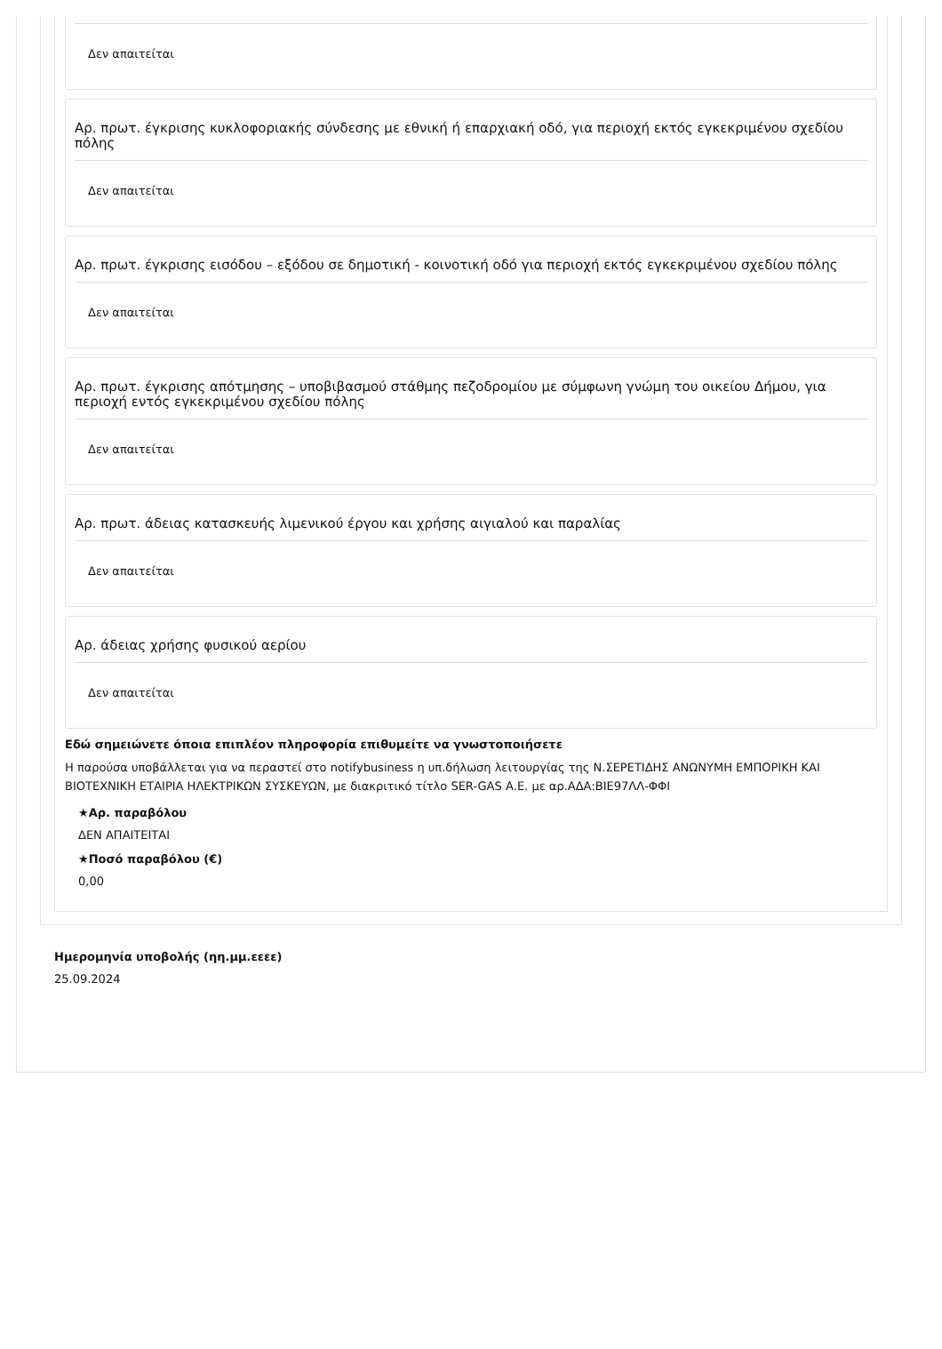Δεν απαιτείται
Αρ. πρωτ. έγκρισης κυκλοφοριακής σύνδεσης με εθνική ή επαρχιακή οδό, για περιοχή εκτός εγκεκριμένου σχεδίου πόλης
Δεν απαιτείται
Αρ. πρωτ. έγκρισης εισόδου – εξόδου σε δημοτική - κοινοτική οδό για περιοχή εκτός εγκεκριμένου σχεδίου πόλης
Δεν απαιτείται
Αρ. πρωτ. έγκρισης απότμησης – υποβιβασμού στάθμης πεζοδρομίου με σύμφωνη γνώμη του οικείου Δήμου, για περιοχή εντός εγκεκριμένου σχεδίου πόλης
Δεν απαιτείται
Αρ. πρωτ. άδειας κατασκευής λιμενικού έργου και χρήσης αιγιαλού και παραλίας
Δεν απαιτείται
Αρ. άδειας χρήσης φυσικού αερίου
Δεν απαιτείται
Εδώ σημειώνετε όποια επιπλέον πληροφορία επιθυμείτε να γνωστοποιήσετε
Η παρούσα υποβάλλεται για να περαστεί στο notifybusiness η υπ.δήλωση λειτουργίας της Ν.ΣΕΡΕΤΙΔΗΣ ΑΝΩΝΥΜΗ ΕΜΠΟΡΙΚΗ ΚΑΙ ΒΙΟΤΕΧΝΙΚΗ ΕΤΑΙΡΙΑ ΗΛΕΚΤΡΙΚΩΝ ΣΥΣΚΕΥΩΝ, με διακριτικό τίτλο SER-GAS Α.Ε. με αρ.ΑΔΑ:ΒΙΕ97ΛΛ-ΦΦΙ
★Αρ. παραβόλου
ΔΕΝ ΑΠΑΙΤΕΙΤΑΙ
★Ποσό παραβόλου (€)
0,00
Ημερομηνία υποβολής (ηη.μμ.εεεε)
25.09.2024